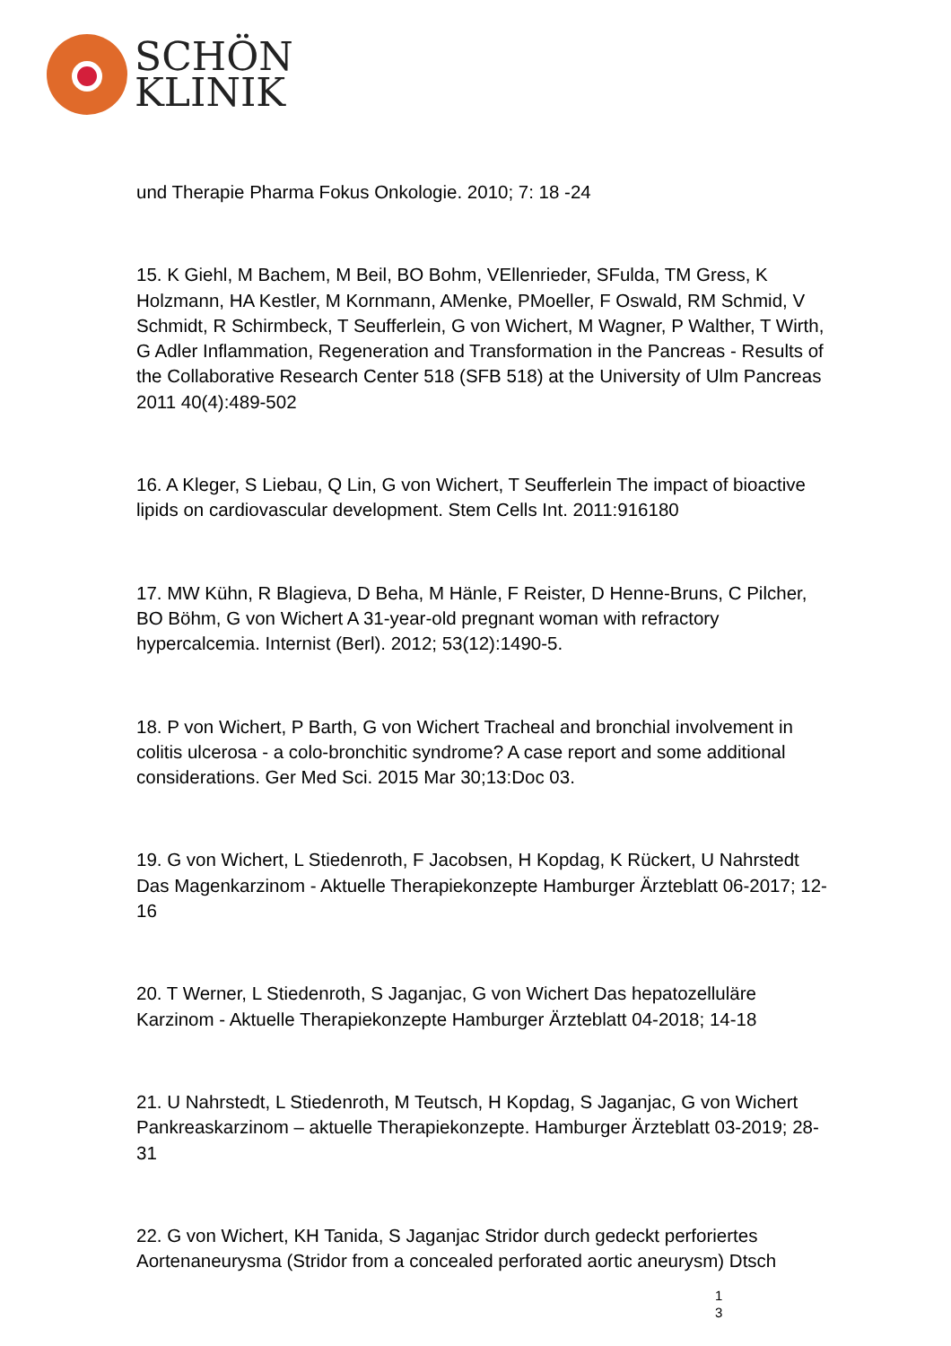SCHÖN
KLINIK
und Therapie Pharma Fokus Onkologie. 2010; 7: 18 -24
15. K Giehl, M Bachem, M Beil, BO Bohm, VEllenrieder, SFulda, TM Gress, K Holzmann, HA Kestler, M Kornmann, AMenke, PMoeller, F Oswald, RM Schmid, V Schmidt, R Schirmbeck, T Seufferlein, G von Wichert, M Wagner, P Walther, T Wirth, G Adler Inflammation, Regeneration and Transformation in the Pancreas - Results of the Collaborative Research Center 518 (SFB 518) at the University of Ulm Pancreas 2011 40(4):489-502
16. A Kleger, S Liebau, Q Lin, G von Wichert, T Seufferlein The impact of bioactive lipids on cardiovascular development. Stem Cells Int. 2011:916180
17. MW Kühn, R Blagieva, D Beha, M Hänle, F Reister, D Henne-Bruns, C Pilcher, BO Böhm, G von Wichert A 31-year-old pregnant woman with refractory hypercalcemia. Internist (Berl). 2012; 53(12):1490-5.
18. P von Wichert, P Barth, G von Wichert Tracheal and bronchial involvement in colitis ulcerosa - a colo-bronchitic syndrome? A case report and some additional considerations. Ger Med Sci. 2015 Mar 30;13:Doc 03.
19. G von Wichert, L Stiedenroth, F Jacobsen, H Kopdag, K Rückert, U Nahrstedt Das Magenkarzinom - Aktuelle Therapiekonzepte Hamburger Ärzteblatt 06-2017; 12-16
20. T Werner, L Stiedenroth, S Jaganjac, G von Wichert Das hepatozelluläre Karzinom - Aktuelle Therapiekonzepte Hamburger Ärzteblatt 04-2018; 14-18
21. U Nahrstedt, L Stiedenroth, M Teutsch, H Kopdag, S Jaganjac, G von Wichert Pankreaskarzinom – aktuelle Therapiekonzepte. Hamburger Ärzteblatt 03-2019; 28-31
22. G von Wichert, KH Tanida, S Jaganjac Stridor durch gedeckt perforiertes Aortenaneurysma (Stridor from a concealed perforated aortic aneurysm) Dtsch
1
3